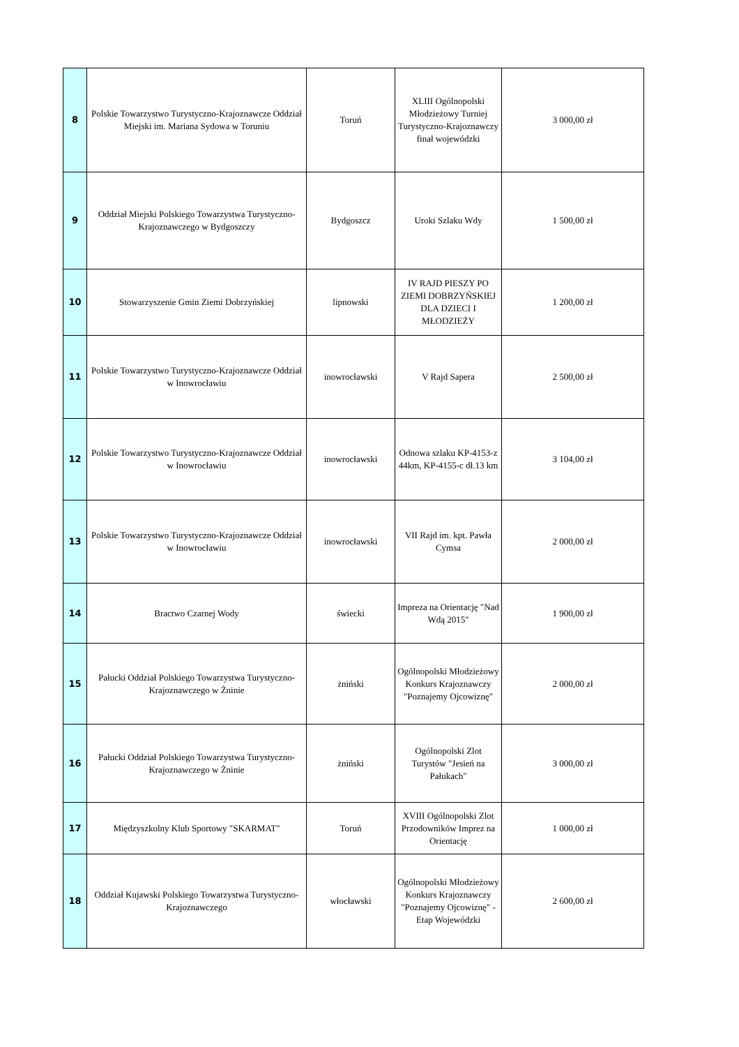| 8 | Polskie Towarzystwo Turystyczno-Krajoznawcze Oddział Miejski im. Mariana Sydowa w Toruniu | Toruń | XLIII Ogólnopolski Młodzieżowy Turniej Turystyczno-Krajoznawczy finał wojewódzki | 3 000,00 zł |
| 9 | Oddział Miejski Polskiego Towarzystwa Turystyczno-Krajoznawczego w Bydgoszczy | Bydgoszcz | Uroki Szlaku Wdy | 1 500,00 zł |
| 10 | Stowarzyszenie Gmin Ziemi Dobrzyńskiej | lipnowski | IV RAJD PIESZY PO ZIEMI DOBRZYŃSKIEJ DLA DZIECI I MŁODZIEŻY | 1 200,00 zł |
| 11 | Polskie Towarzystwo Turystyczno-Krajoznawcze Oddział w Inowrocławiu | inowrocławski | V Rajd Sapera | 2 500,00 zł |
| 12 | Polskie Towarzystwo Turystyczno-Krajoznawcze Oddział w Inowrocławiu | inowrocławski | Odnowa szlaku KP-4153-z 44km, KP-4155-c dł.13 km | 3 104,00 zł |
| 13 | Polskie Towarzystwo Turystyczno-Krajoznawcze Oddział w Inowrocławiu | inowrocławski | VII Rajd im. kpt. Pawła Cymsa | 2 000,00 zł |
| 14 | Bractwo Czarnej Wody | świecki | Impreza na Orientację "Nad Wdą 2015" | 1 900,00 zł |
| 15 | Pałucki Oddział Polskiego Towarzystwa Turystyczno-Krajoznawczego w Żninie | żniński | Ogólnopolski Młodzieżowy Konkurs Krajoznawczy "Poznajemy Ojcowiznę" | 2 000,00 zł |
| 16 | Pałucki Oddział Polskiego Towarzystwa Turystyczno-Krajoznawczego w Żninie | żniński | Ogólnopolski Zlot Turystów "Jesień na Pałukach" | 3 000,00 zł |
| 17 | Międzyszkolny Klub Sportowy "SKARMAT" | Toruń | XVIII Ogólnopolski Zlot Przodowników Imprez na Orientację | 1 000,00 zł |
| 18 | Oddział Kujawski Polskiego Towarzystwa Turystyczno-Krajoznawczego | włocławski | Ogólnopolski Młodzieżowy Konkurs Krajoznawczy "Poznajemy Ojcowiznę" - Etap Wojewódzki | 2 600,00 zł |